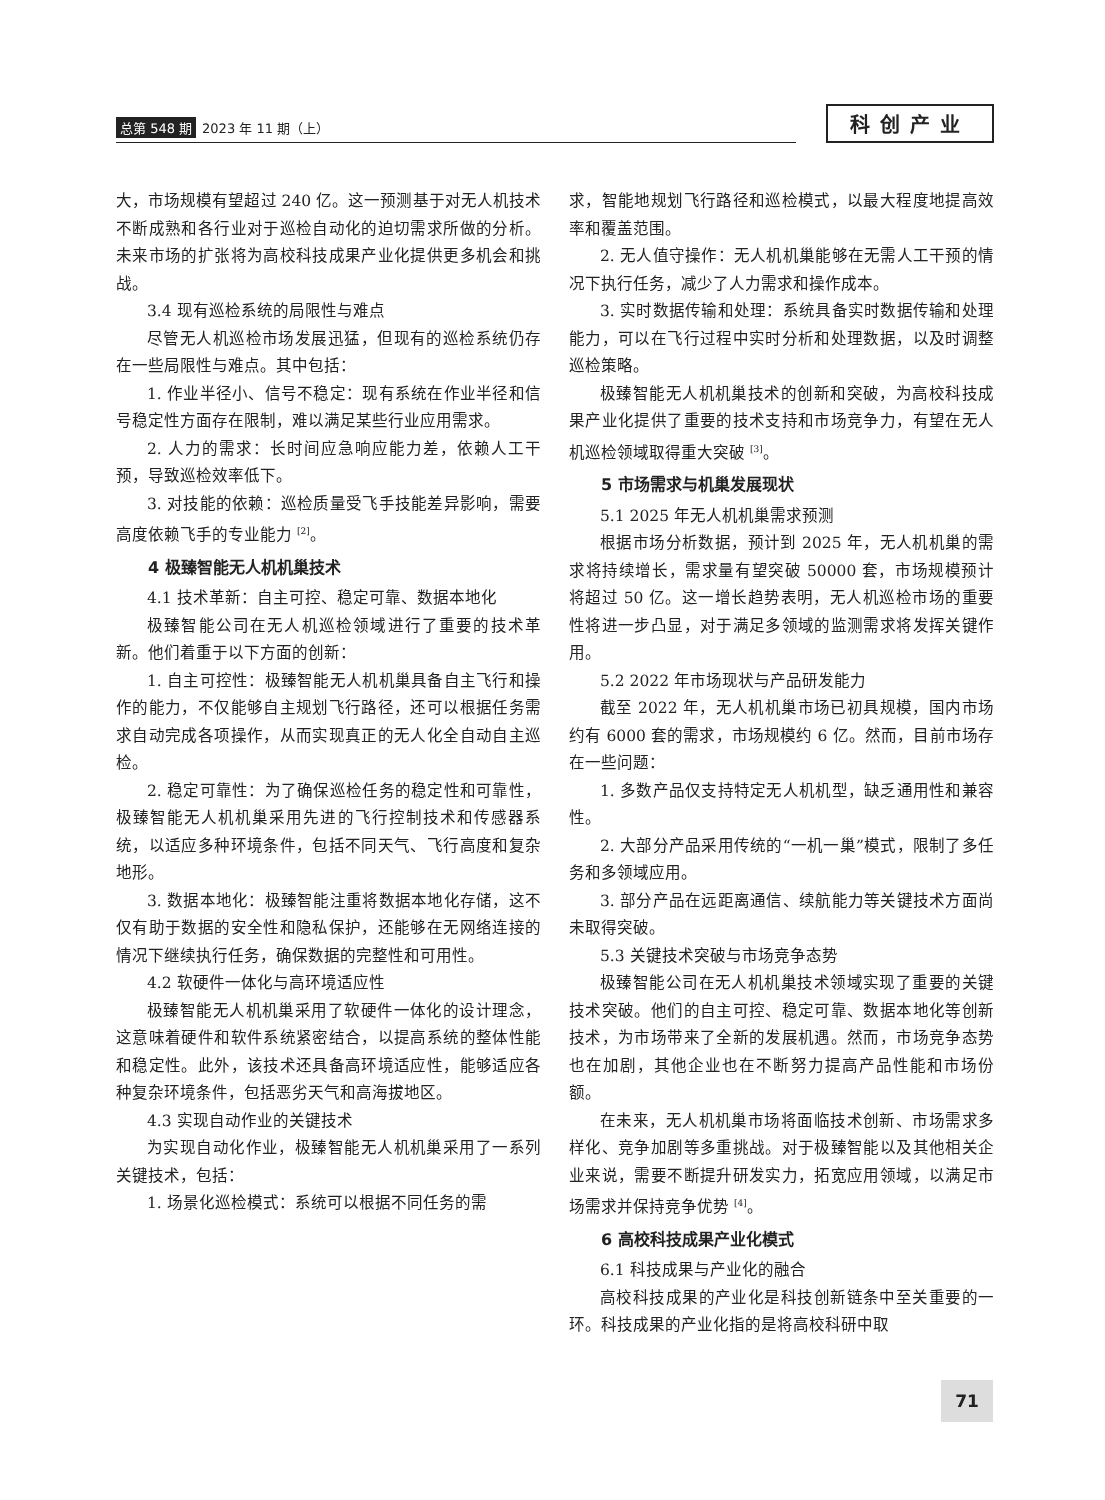总第 548 期 2023 年 11 期（上）
科创产业
大，市场规模有望超过 240 亿。这一预测基于对无人机技术不断成熟和各行业对于巡检自动化的迫切需求所做的分析。未来市场的扩张将为高校科技成果产业化提供更多机会和挑战。
3.4 现有巡检系统的局限性与难点
尽管无人机巡检市场发展迅猛，但现有的巡检系统仍存在一些局限性与难点。其中包括：
1. 作业半径小、信号不稳定：现有系统在作业半径和信号稳定性方面存在限制，难以满足某些行业应用需求。
2. 人力的需求：长时间应急响应能力差，依赖人工干预，导致巡检效率低下。
3. 对技能的依赖：巡检质量受飞手技能差异影响，需要高度依赖飞手的专业能力 <sup>[2]</sup>。
4 极臻智能无人机机巢技术
4.1 技术革新：自主可控、稳定可靠、数据本地化
极臻智能公司在无人机巡检领域进行了重要的技术革新。他们着重于以下方面的创新：
1. 自主可控性：极臻智能无人机机巢具备自主飞行和操作的能力，不仅能够自主规划飞行路径，还可以根据任务需求自动完成各项操作，从而实现真正的无人化全自动自主巡检。
2. 稳定可靠性：为了确保巡检任务的稳定性和可靠性，极臻智能无人机机巢采用先进的飞行控制技术和传感器系统，以适应多种环境条件，包括不同天气、飞行高度和复杂地形。
3. 数据本地化：极臻智能注重将数据本地化存储，这不仅有助于数据的安全性和隐私保护，还能够在无网络连接的情况下继续执行任务，确保数据的完整性和可用性。
4.2 软硬件一体化与高环境适应性
极臻智能无人机机巢采用了软硬件一体化的设计理念，这意味着硬件和软件系统紧密结合，以提高系统的整体性能和稳定性。此外，该技术还具备高环境适应性，能够适应各种复杂环境条件，包括恶劣天气和高海拔地区。
4.3 实现自动作业的关键技术
为实现自动化作业，极臻智能无人机机巢采用了一系列关键技术，包括：
1. 场景化巡检模式：系统可以根据不同任务的需
求，智能地规划飞行路径和巡检模式，以最大程度地提高效率和覆盖范围。
2. 无人值守操作：无人机机巢能够在无需人工干预的情况下执行任务，减少了人力需求和操作成本。
3. 实时数据传输和处理：系统具备实时数据传输和处理能力，可以在飞行过程中实时分析和处理数据，以及时调整巡检策略。
极臻智能无人机机巢技术的创新和突破，为高校科技成果产业化提供了重要的技术支持和市场竞争力，有望在无人机巡检领域取得重大突破 <sup>[3]</sup>。
5 市场需求与机巢发展现状
5.1 2025 年无人机机巢需求预测
根据市场分析数据，预计到 2025 年，无人机机巢的需求将持续增长，需求量有望突破 50000 套，市场规模预计将超过 50 亿。这一增长趋势表明，无人机巡检市场的重要性将进一步凸显，对于满足多领域的监测需求将发挥关键作用。
5.2 2022 年市场现状与产品研发能力
截至 2022 年，无人机机巢市场已初具规模，国内市场约有 6000 套的需求，市场规模约 6 亿。然而，目前市场存在一些问题：
1. 多数产品仅支持特定无人机机型，缺乏通用性和兼容性。
2. 大部分产品采用传统的“一机一巢”模式，限制了多任务和多领域应用。
3. 部分产品在远距离通信、续航能力等关键技术方面尚未取得突破。
5.3 关键技术突破与市场竞争态势
极臻智能公司在无人机机巢技术领域实现了重要的关键技术突破。他们的自主可控、稳定可靠、数据本地化等创新技术，为市场带来了全新的发展机遇。然而，市场竞争态势也在加剧，其他企业也在不断努力提高产品性能和市场份额。
在未来，无人机机巢市场将面临技术创新、市场需求多样化、竞争加剧等多重挑战。对于极臻智能以及其他相关企业来说，需要不断提升研发实力，拓宽应用领域，以满足市场需求并保持竞争优势 <sup>[4]</sup>。
6 高校科技成果产业化模式
6.1 科技成果与产业化的融合
高校科技成果的产业化是科技创新链条中至关重要的一环。科技成果的产业化指的是将高校科研中取
71